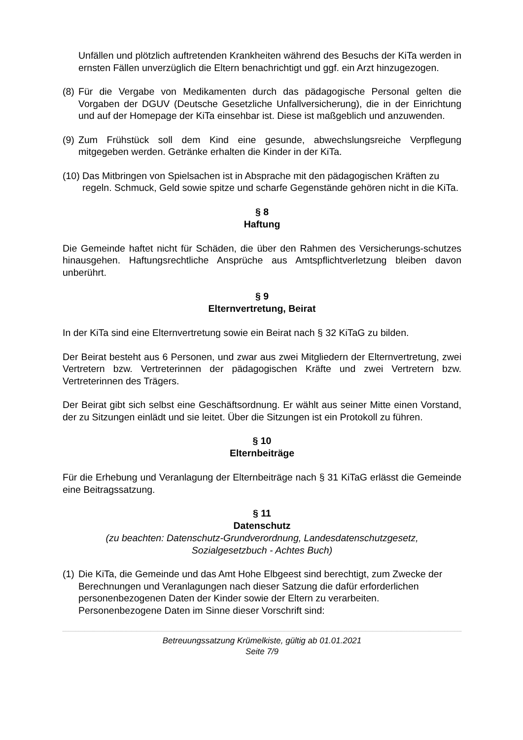Unfällen und plötzlich auftretenden Krankheiten während des Besuchs der KiTa werden in ernsten Fällen unverzüglich die Eltern benachrichtigt und ggf. ein Arzt hinzugezogen.
(8) Für die Vergabe von Medikamenten durch das pädagogische Personal gelten die Vorgaben der DGUV (Deutsche Gesetzliche Unfallversicherung), die in der Einrichtung und auf der Homepage der KiTa einsehbar ist. Diese ist maßgeblich und anzuwenden.
(9) Zum Frühstück soll dem Kind eine gesunde, abwechslungsreiche Verpflegung mitgegeben werden. Getränke erhalten die Kinder in der KiTa.
(10) Das Mitbringen von Spielsachen ist in Absprache mit den pädagogischen Kräften zu regeln. Schmuck, Geld sowie spitze und scharfe Gegenstände gehören nicht in die KiTa.
§ 8
Haftung
Die Gemeinde haftet nicht für Schäden, die über den Rahmen des Versicherungs-schutzes hinausgehen. Haftungsrechtliche Ansprüche aus Amtspflichtverletzung bleiben davon unberührt.
§ 9
Elternvertretung, Beirat
In der KiTa sind eine Elternvertretung sowie ein Beirat nach § 32 KiTaG zu bilden.
Der Beirat besteht aus 6 Personen, und zwar aus zwei Mitgliedern der Elternvertretung, zwei Vertretern bzw. Vertreterinnen der pädagogischen Kräfte und zwei Vertretern bzw. Vertreterinnen des Trägers.
Der Beirat gibt sich selbst eine Geschäftsordnung. Er wählt aus seiner Mitte einen Vorstand, der zu Sitzungen einlädt und sie leitet. Über die Sitzungen ist ein Protokoll zu führen.
§ 10
Elternbeiträge
Für die Erhebung und Veranlagung der Elternbeiträge nach § 31 KiTaG erlässt die Gemeinde eine Beitragssatzung.
§ 11
Datenschutz
(zu beachten: Datenschutz-Grundverordnung, Landesdatenschutzgesetz,
Sozialgesetzbuch - Achtes Buch)
(1) Die KiTa, die Gemeinde und das Amt Hohe Elbgeest sind berechtigt, zum Zwecke der Berechnungen und Veranlagungen nach dieser Satzung die dafür erforderlichen personenbezogenen Daten der Kinder sowie der Eltern zu verarbeiten. Personenbezogene Daten im Sinne dieser Vorschrift sind:
Betreuungssatzung Krümelkiste, gültig ab 01.01.2021
Seite 7/9